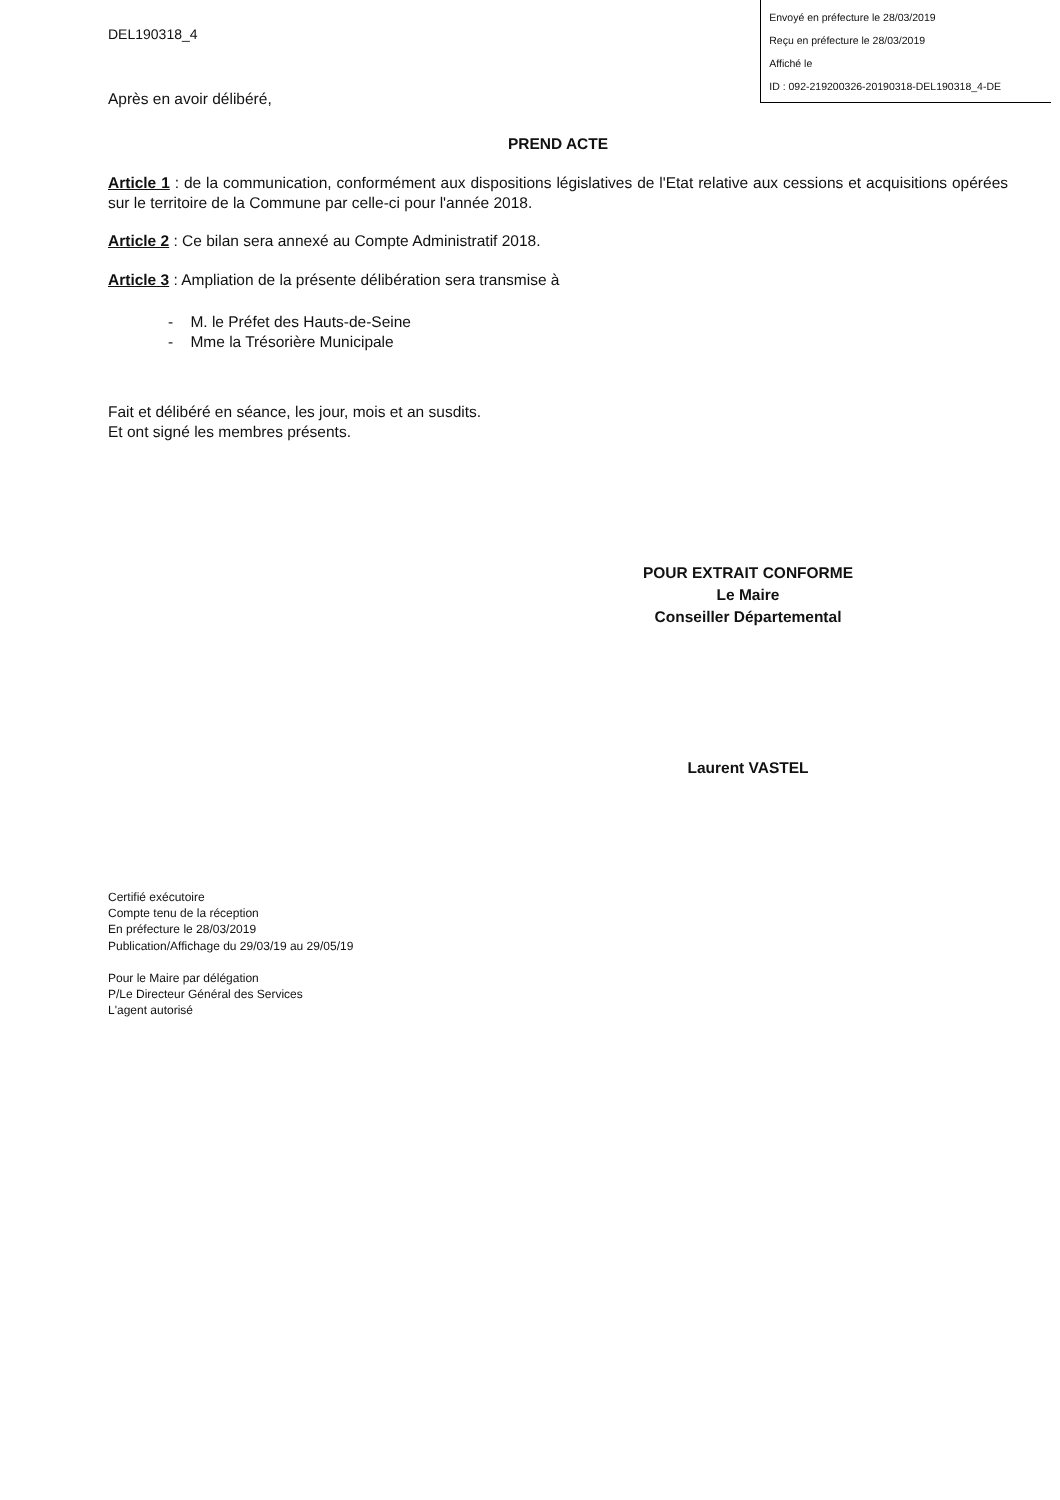DEL190318_4
Envoyé en préfecture le 28/03/2019
Reçu en préfecture le 28/03/2019
Affiché le
ID : 092-219200326-20190318-DEL190318_4-DE
Après en avoir délibéré,
PREND ACTE
Article 1 : de la communication, conformément aux dispositions législatives de l'Etat relative aux cessions et acquisitions opérées sur le territoire de la Commune par celle-ci pour l'année 2018.
Article 2 : Ce bilan sera annexé au Compte Administratif 2018.
Article 3 : Ampliation de la présente délibération sera transmise à
- M. le Préfet des Hauts-de-Seine
- Mme la Trésorière Municipale
Fait et délibéré en séance, les jour, mois et an susdits.
Et ont signé les membres présents.
POUR EXTRAIT CONFORME
Le Maire
Conseiller Départemental
Laurent VASTEL
Certifié exécutoire
Compte tenu de la réception
En préfecture le 28/03/2019
Publication/Affichage du 29/03/19 au 29/05/19
Pour le Maire par délégation
P/Le Directeur Général des Services
L'agent autorisé